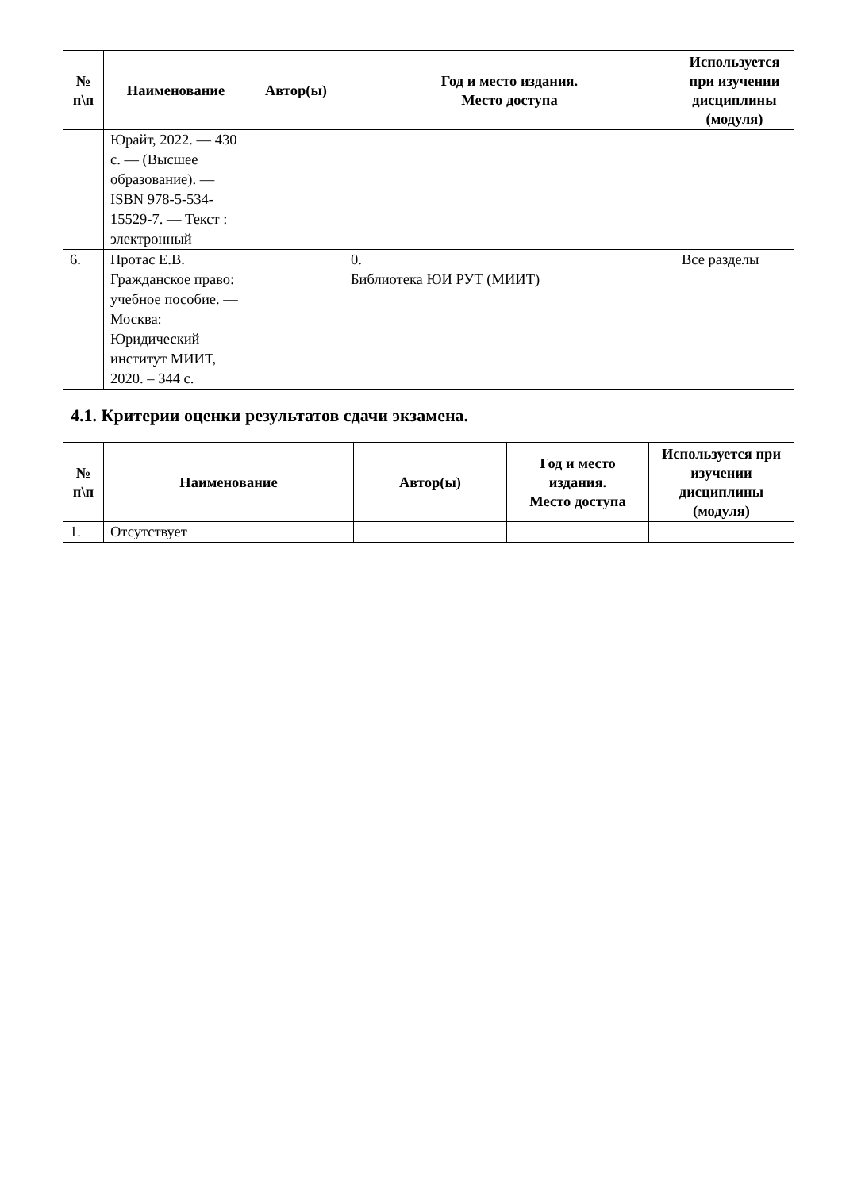| № п\п | Наименование | Автор(ы) | Год и место издания. Место доступа | Используется при изучении дисциплины (модуля) |
| --- | --- | --- | --- | --- |
| | Юрайт, 2022. — 430 с. — (Высшее образование). — ISBN 978-5-534-15529-7. — Текст : электронный | | | |
| 6. | Протас Е.В. Гражданское право: учебное пособие. — Москва: Юридический институт МИИТ, 2020. – 344 с. | | 0. Библиотека ЮИ РУТ (МИИТ) | Все разделы |
4.1. Критерии оценки результатов сдачи экзамена.
| № п\п | Наименование | Автор(ы) | Год и место издания. Место доступа | Используется при изучении дисциплины (модуля) |
| --- | --- | --- | --- | --- |
| 1. | Отсутствует | | | |